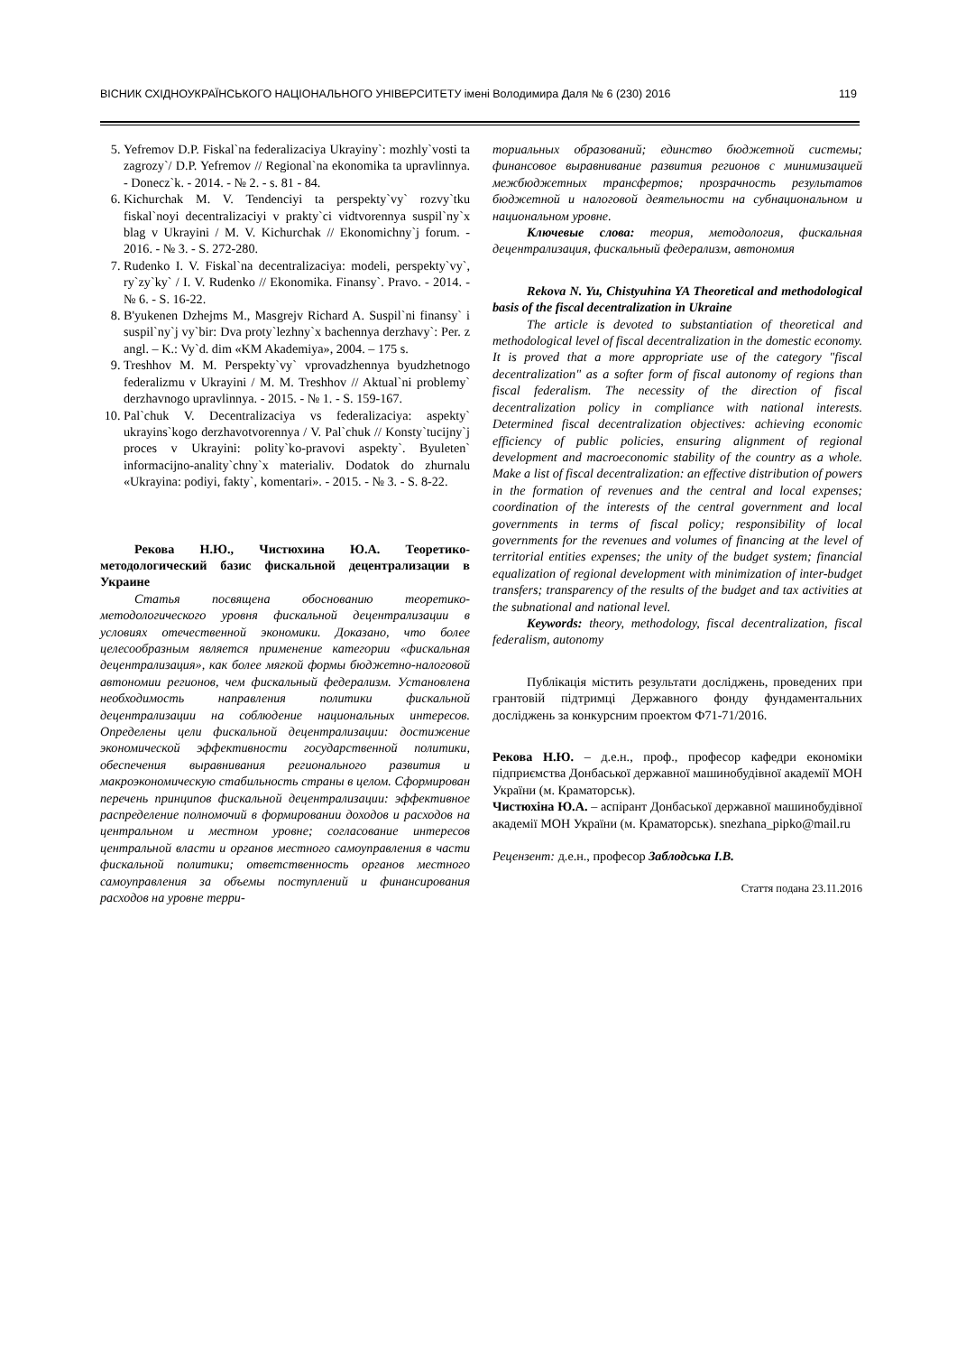ВІСНИК СХІДНОУКРАЇНСЬКОГО НАЦІОНАЛЬНОГО УНІВЕРСИТЕТУ імені Володимира Даля № 6 (230) 2016 119
5. Yefremov D.P. Fiskal`na federalizaciya Ukrayiny`: mozhly`vosti ta zagrozy`/ D.P. Yefremov // Regional`na ekonomika ta upravlinnya. - Donecz`k. - 2014. - № 2. - s. 81 - 84.
6. Kichurchak M. V. Tendenciyi ta perspekty`vy` rozvy`tku fiskal`noyi decentralizaciyi v prakty`ci vidtvorennya suspil`ny`x blag v Ukrayini / M. V. Kichurchak // Ekonomichny`j forum. - 2016. - № 3. - S. 272-280.
7. Rudenko I. V. Fiskal`na decentralizaciya: modeli, perspekty`vy`, ry`zy`ky` / I. V. Rudenko // Ekonomika. Finansy`. Pravo. - 2014. - № 6. - S. 16-22.
8. B'yukenen Dzhejms M., Masgrejv Richard A. Suspil`ni finansy` i suspil`ny`j vy`bir: Dva proty`lezhny`x bachennya derzhavy`: Per. z angl. – K.: Vy`d. dim «KM Akademiya», 2004. – 175 s.
9. Treshhov M. M. Perspekty`vy` vprovadzhennya byudzhetnogo federalizmu v Ukrayini / M. M. Treshhov // Aktual`ni problemy` derzhavnogo upravlinnya. - 2015. - № 1. - S. 159-167.
10. Pal`chuk V. Decentralizaciya vs federalizaciya: aspekty` ukrayins`kogo derzhavotvorennya / V. Pal`chuk // Konsty`tucijny`j proces v Ukrayini: polity`ko-pravovi aspekty`. Byuleten` informacijno-anality`chny`x materialiv. Dodatok do zhurnalu «Ukrayina: podiyi, fakty`, komentari». - 2015. - № 3. - S. 8-22.
Рекова Н.Ю., Чистюхина Ю.А. Теоретико-методологический базис фискальной децентрализации в Украине
Статья посвящена обоснованию теоретико-методологического уровня фискальной децентрализации в условиях отечественной экономики. Доказано, что более целесообразным является применение категории «фискальная децентрализация», как более мягкой формы бюджетно-налоговой автономии регионов, чем фискальный федерализм. Установлена необходимость направления политики фискальной децентрализации на соблюдение национальных интересов. Определены цели фискальной децентрализации: достижение экономической эффективности государственной политики, обеспечения выравнивания регионального развития и макроэкономическую стабильность страны в целом. Сформирован перечень принципов фискальной децентрализации: эффективное распределение полномочий в формировании доходов и расходов на центральном и местном уровне; согласование интересов центральной власти и органов местного самоуправления в части фискальной политики; ответственность органов местного самоуправления за объемы поступлений и финансирования расходов на уровне терри-
ториальных образований; единство бюджетной системы; финансовое выравнивание развития регионов с минимизацией межбюджетных трансфертов; прозрачность результатов бюджетной и налоговой деятельности на субнациональном и национальном уровне.
Ключевые слова: теория, методология, фискальная децентрализация, фискальный федерализм, автономия
Rekova N. Yu, Chistyuhina YA Theoretical and methodological basis of the fiscal decentralization in Ukraine
The article is devoted to substantiation of theoretical and methodological level of fiscal decentralization in the domestic economy. It is proved that a more appropriate use of the category "fiscal decentralization" as a softer form of fiscal autonomy of regions than fiscal federalism. The necessity of the direction of fiscal decentralization policy in compliance with national interests. Determined fiscal decentralization objectives: achieving economic efficiency of public policies, ensuring alignment of regional development and macroeconomic stability of the country as a whole. Make a list of fiscal decentralization: an effective distribution of powers in the formation of revenues and the central and local expenses; coordination of the interests of the central government and local governments in terms of fiscal policy; responsibility of local governments for the revenues and volumes of financing at the level of territorial entities expenses; the unity of the budget system; financial equalization of regional development with minimization of inter-budget transfers; transparency of the results of the budget and tax activities at the subnational and national level.
Keywords: theory, methodology, fiscal decentralization, fiscal federalism, autonomy
Публікація містить результати досліджень, проведених при грантовій підтримці Державного фонду фундаментальних досліджень за конкурсним проектом Ф71-71/2016.
Рекова Н.Ю. – д.е.н., проф., професор кафедри економіки підприємства Донбаської державної машинобудівної академії МОН України (м. Краматорськ).
Чистюхіна Ю.А. – аспірант Донбаської державної машинобудівної академії МОН України (м. Краматорськ). snezhana_pipko@mail.ru
Рецензент: д.е.н., професор Заблодська І.В.
Стаття подана 23.11.2016